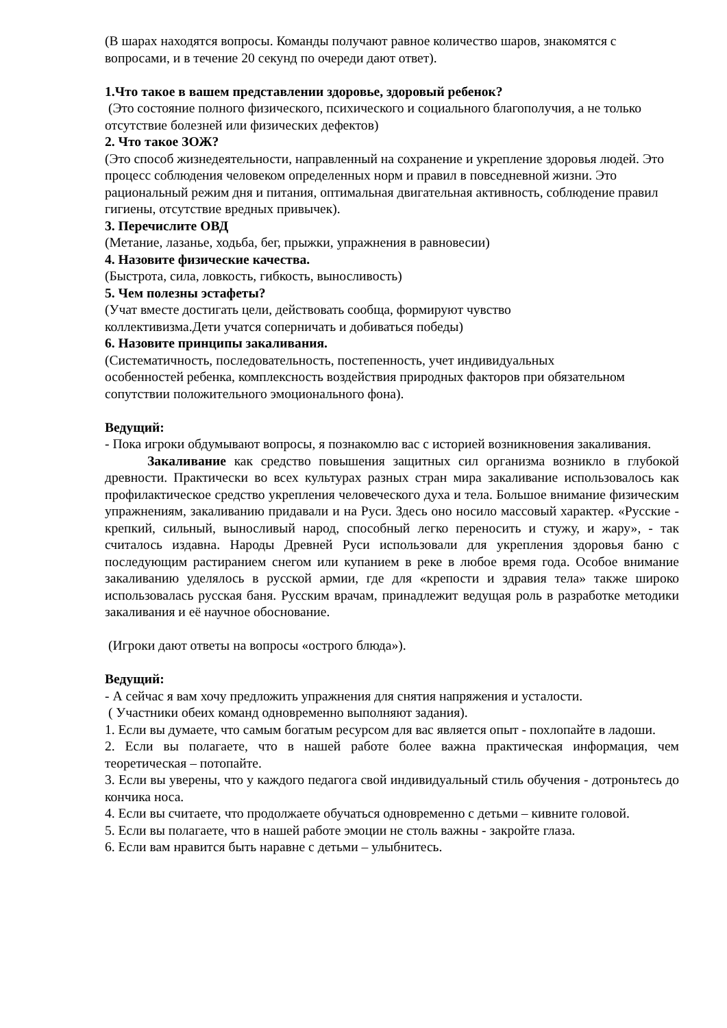(В шарах находятся вопросы. Команды получают равное количество шаров, знакомятся с вопросами, и в течение 20 секунд по очереди дают ответ).
1.Что такое в вашем представлении здоровье, здоровый ребенок?
(Это состояние полного физического, психического и социального благополучия, а не только отсутствие болезней или физических дефектов)
2. Что такое ЗОЖ?
(Это способ жизнедеятельности, направленный на сохранение и укрепление здоровья людей. Это процесс соблюдения человеком определенных норм и правил в повседневной жизни. Это рациональный режим дня и питания, оптимальная двигательная активность, соблюдение правил гигиены, отсутствие вредных привычек).
3. Перечислите ОВД
(Метание, лазанье, ходьба, бег, прыжки, упражнения в равновесии)
4. Назовите физические качества.
(Быстрота, сила, ловкость, гибкость, выносливость)
5. Чем полезны эстафеты?
(Учат вместе достигать цели, действовать сообща, формируют чувство
коллективизма.Дети учатся соперничать и добиваться победы)
6. Назовите принципы закаливания.
(Систематичность, последовательность, постепенность, учет индивидуальных
особенностей ребенка, комплексность воздействия природных факторов при обязательном сопутствии положительного эмоционального фона).
Ведущий:
- Пока игроки обдумывают вопросы, я познакомлю вас с историей возникновения закаливания.
Закаливание как средство повышения защитных сил организма возникло в глубокой древности. Практически во всех культурах разных стран мира закаливание использовалось как профилактическое средство укрепления человеческого духа и тела. Большое внимание физическим упражнениям, закаливанию придавали и на Руси. Здесь оно носило массовый характер. «Русские - крепкий, сильный, выносливый народ, способный легко переносить и стужу, и жару», - так считалось издавна. Народы Древней Руси использовали для укрепления здоровья баню с последующим растиранием снегом или купанием в реке в любое время года. Особое внимание закаливанию уделялось в русской армии, где для «крепости и здравия тела» также широко использовалась русская баня. Русским врачам, принадлежит ведущая роль в разработке методики закаливания и её научное обоснование.
(Игроки дают ответы на вопросы «острого блюда»).
Ведущий:
- А сейчас я вам хочу предложить упражнения для снятия напряжения и усталости.
( Участники обеих команд одновременно выполняют задания).
1. Если вы думаете, что самым богатым ресурсом для вас является опыт - похлопайте в ладоши.
2. Если вы полагаете, что в нашей работе более важна практическая информация, чем теоретическая – потопайте.
3. Если вы уверены, что у каждого педагога свой индивидуальный стиль обучения - дотроньтесь до кончика носа.
4. Если вы считаете, что продолжаете обучаться одновременно с детьми – кивните головой.
5. Если вы полагаете, что в нашей работе эмоции не столь важны - закройте глаза.
6. Если вам нравится быть наравне с детьми – улыбнитесь.